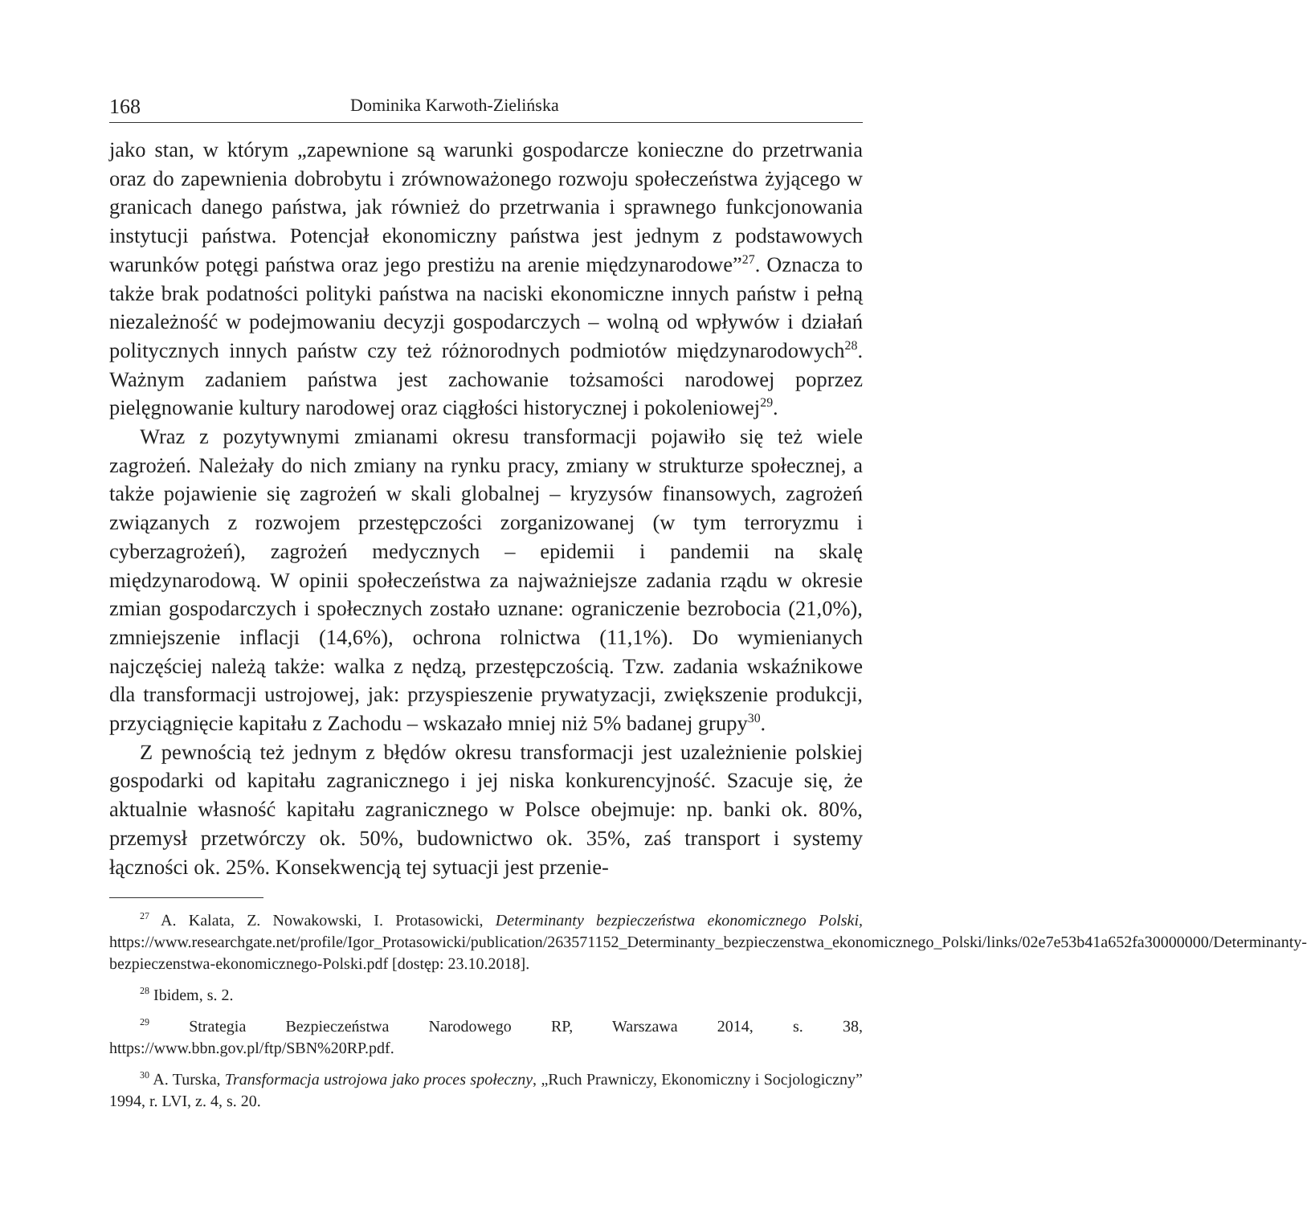168 Dominika Karwoth-Zielińska
jako stan, w którym „zapewnione są warunki gospodarcze konieczne do przetrwania oraz do zapewnienia dobrobytu i zrównoważonego rozwoju społeczeństwa żyjącego w granicach danego państwa, jak również do przetrwania i sprawnego funkcjonowania instytucji państwa. Potencjał ekonomiczny państwa jest jednym z podstawowych warunków potęgi państwa oraz jego prestiżu na arenie międzynarodowe”<sup>27</sup>. Oznacza to także brak podatności polityki państwa na naciski ekonomiczne innych państw i pełną niezależność w podejmowaniu decyzji gospodarczych – wolną od wpływów i działań politycznych innych państw czy też różnorodnych podmiotów międzynarodowych<sup>28</sup>. Ważnym zadaniem państwa jest zachowanie tożsamości narodowej poprzez pielęgnowanie kultury narodowej oraz ciągłości historycznej i pokoleniowej<sup>29</sup>.
Wraz z pozytywnymi zmianami okresu transformacji pojawiło się też wiele zagrożeń. Należały do nich zmiany na rynku pracy, zmiany w strukturze społecznej, a także pojawienie się zagrożeń w skali globalnej – kryzysów finansowych, zagrożeń związanych z rozwojem przestępczości zorganizowanej (w tym terroryzmu i cyberzagrożeń), zagrożeń medycznych – epidemii i pandemii na skalę międzynarodową. W opinii społeczeństwa za najważniejsze zadania rządu w okresie zmian gospodarczych i społecznych zostało uznane: ograniczenie bezrobocia (21,0%), zmniejszenie inflacji (14,6%), ochrona rolnictwa (11,1%). Do wymienianych najczęściej należą także: walka z nędzą, przestępczością. Tzw. zadania wskaźnikowe dla transformacji ustrojowej, jak: przyspieszenie prywatyzacji, zwiększenie produkcji, przyciągnięcie kapitału z Zachodu – wskazało mniej niż 5% badanej grupy<sup>30</sup>.
Z pewnością też jednym z błędów okresu transformacji jest uzależnienie polskiej gospodarki od kapitału zagranicznego i jej niska konkurencyjność. Szacuje się, że aktualnie własność kapitału zagranicznego w Polsce obejmuje: np. banki ok. 80%, przemysł przetwórczy ok. 50%, budownictwo ok. 35%, zaś transport i systemy łączności ok. 25%. Konsekwencją tej sytuacji jest przenie-
<sup>27</sup> A. Kalata, Z. Nowakowski, I. Protasowicki, Determinanty bezpieczeństwa ekonomicznego Polski, https://www.researchgate.net/profile/Igor_Protasowicki/publication/263571152_Determinanty_bezpieczenstwa_ekonomicznego_Polski/links/02e7e53b41a652fa30000000/Determinanty-bezpieczenstwa-ekonomicznego-Polski.pdf [dostęp: 23.10.2018].
<sup>28</sup> Ibidem, s. 2.
<sup>29</sup> Strategia Bezpieczeństwa Narodowego RP, Warszawa 2014, s. 38, https://www.bbn.gov.pl/ftp/SBN%20RP.pdf.
<sup>30</sup> A. Turska, Transformacja ustrojowa jako proces społeczny, „Ruch Prawniczy, Ekonomiczny i Socjologiczny” 1994, r. LVI, z. 4, s. 20.